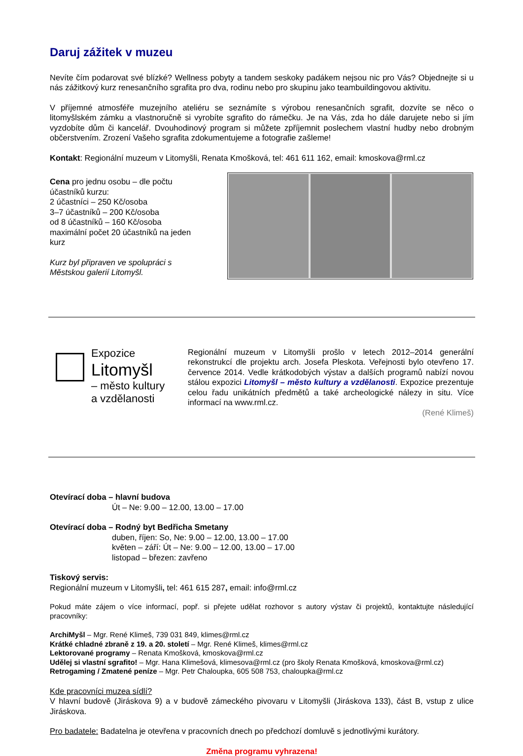Daruj zážitek v muzeu
Nevíte čím podarovat své blízké? Wellness pobyty a tandem seskoky padákem nejsou nic pro Vás? Objednejte si u nás zážitkový kurz renesančního sgrafita pro dva, rodinu nebo pro skupinu jako teambuildingovou aktivitu.
V příjemné atmosféře muzejního ateliéru se seznámíte s výrobou renesančních sgrafit, dozvíte se něco o litomyšlském zámku a vlastnoručně si vyrobíte sgrafito do rámečku. Je na Vás, zda ho dále darujete nebo si jím vyzdobíte dům či kancelář. Dvouhodinový program si můžete zpříjemnit poslechem vlastní hudby nebo drobným občerstvením. Zrození Vašeho sgrafita zdokumentujeme a fotografie zašleme!
Kontakt: Regionální muzeum v Litomyšli, Renata Kmošková, tel: 461 611 162, email: kmoskova@rml.cz
Cena pro jednu osobu – dle počtu účastníků kurzu:
2 účastníci – 250 Kč/osoba
3–7 účastníků – 200 Kč/osoba
od 8 účastníků – 160 Kč/osoba
maximální počet 20 účastníků na jeden kurz
Kurz byl připraven ve spolupráci s Městskou galerií Litomyšl.
Expozice
Litomyšl
– město kultury
a vzdělanosti
Regionální muzeum v Litomyšli prošlo v letech 2012–2014 generální rekonstrukcí dle projektu arch. Josefa Pleskota. Veřejnosti bylo otevřeno 17. července 2014. Vedle krátkodobých výstav a dalších programů nabízí novou stálou expozici Litomyšl – město kultury a vzdělanosti. Expozice prezentuje celou řadu unikátních předmětů a také archeologické nálezy in situ. Více informací na www.rml.cz.
(René Klimeš)
Otevírací doba – hlavní budova
Út – Ne: 9.00 – 12.00, 13.00 – 17.00
Otevírací doba – Rodný byt Bedřicha Smetany
duben, říjen: So, Ne: 9.00 – 12.00, 13.00 – 17.00
květen – září: Út – Ne: 9.00 – 12.00, 13.00 – 17.00
listopad – březen: zavřeno
Tiskový servis:
Regionální muzeum v Litomyšli, tel: 461 615 287, email: info@rml.cz
Pokud máte zájem o více informací, popř. si přejete udělat rozhovor s autory výstav či projektů, kontaktujte následující pracovníky:
ArchiMyšl – Mgr. René Klimeš, 739 031 849, klimes@rml.cz
Krátké chladné zbraně z 19. a 20. století – Mgr. René Klimeš, klimes@rml.cz
Lektorované programy – Renata Kmošková, kmoskova@rml.cz
Udělej si vlastní sgrafito! – Mgr. Hana Klimešová, klimesova@rml.cz (pro školy Renata Kmošková, kmoskova@rml.cz)
Retrogaming / Zmatené peníze – Mgr. Petr Chaloupka, 605 508 753, chaloupka@rml.cz
Kde pracovníci muzea sídlí?
V hlavní budově (Jiráskova 9) a v budově zámeckého pivovaru v Litomyšli (Jiráskova 133), část B, vstup z ulice Jiráskova.
Pro badatele: Badatelna je otevřena v pracovních dnech po předchozí domluvě s jednotlivými kurátory.
Změna programu vyhrazena!